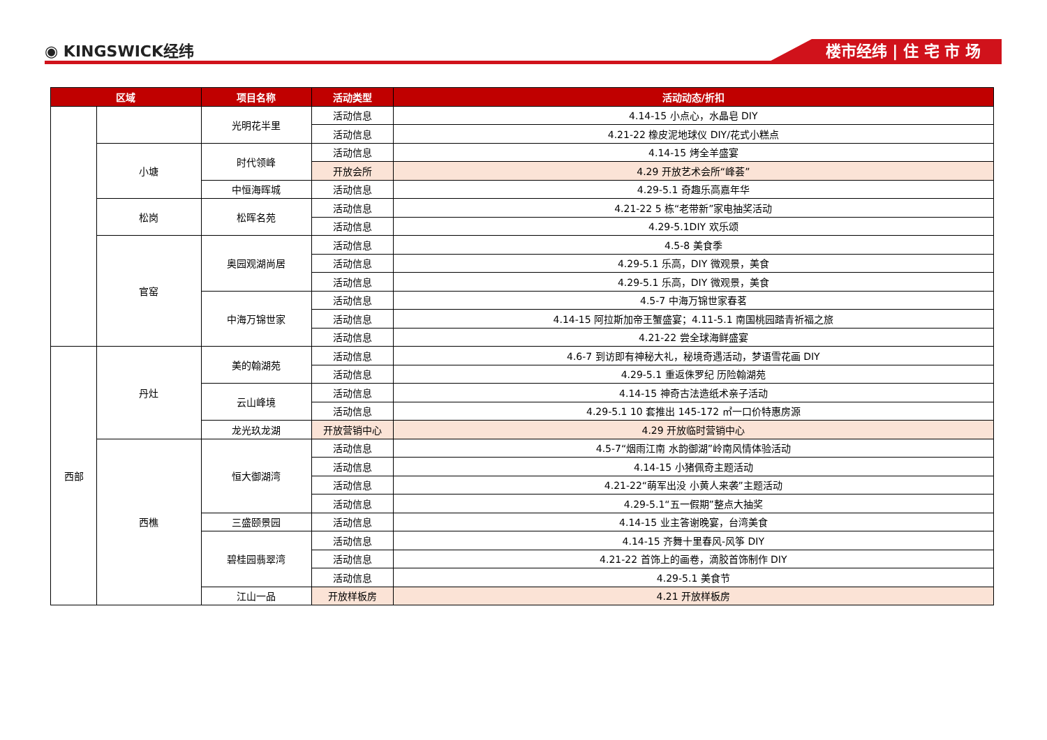◉ KINGSWICK经纬 楼市经纬 | 住 宅 市 场
| 区域 | | 项目名称 | 活动类型 | 活动动态/折扣 |
| --- | --- | --- | --- | --- |
| | | 光明花半里 | 活动信息 | 4.14-15 小点心，水晶皂 DIY |
| | | | 活动信息 | 4.21-22 橡皮泥地球仪 DIY/花式小糕点 |
| | 小塘 | 时代领峰 | 活动信息 | 4.14-15 烤全羊盛宴 |
| | | | 开放会所 | 4.29 开放艺术会所“峰荟” |
| | | 中恒海晖城 | 活动信息 | 4.29-5.1 奇趣乐高嘉年华 |
| | 松岗 | 松晖名苑 | 活动信息 | 4.21-22 5 栋“老带新”家电抽奖活动 |
| | | | 活动信息 | 4.29-5.1DIY 欢乐颂 |
| | 官窑 | 奥园观湖尚居 | 活动信息 | 4.5-8 美食季 |
| | | | 活动信息 | 4.29-5.1 乐高，DIY 微观景，美食 |
| | | | 活动信息 | 4.29-5.1 乐高，DIY 微观景，美食 |
| | | 中海万锦世家 | 活动信息 | 4.5-7 中海万锦世家春茗 |
| | | | 活动信息 | 4.14-15 阿拉斯加帝王蟹盛宴；4.11-5.1 南国桃园踏青祈福之旅 |
| | | | 活动信息 | 4.21-22 尝全球海鲜盛宴 |
| 西部 | 丹灶 | 美的翰湖苑 | 活动信息 | 4.6-7 到访即有神秘大礼，秘境奇遇活动，梦语雪花画 DIY |
| | | | 活动信息 | 4.29-5.1 重返侏罗纪 历险翰湖苑 |
| | | 云山峰境 | 活动信息 | 4.14-15 神奇古法造纸术亲子活动 |
| | | | 活动信息 | 4.29-5.1 10 套推出 145-172 ㎡一口价特惠房源 |
| | | 龙光玖龙湖 | 开放营销中心 | 4.29 开放临时营销中心 |
| | 西樵 | 恒大御湖湾 | 活动信息 | 4.5-7“烟雨江南 水韵御湖”岭南风情体验活动 |
| | | | 活动信息 | 4.14-15 小猪佩奇主题活动 |
| | | | 活动信息 | 4.21-22“萌军出没 小黄人来袭”主题活动 |
| | | | 活动信息 | 4.29-5.1“五一假期”整点大抽奖 |
| | | 三盛颐景园 | 活动信息 | 4.14-15 业主答谢晚宴，台湾美食 |
| | | 碧桂园翡翠湾 | 活动信息 | 4.14-15 齐舞十里春风-风筝 DIY |
| | | | 活动信息 | 4.21-22 首饰上的画卷，滴胶首饰制作 DIY |
| | | | 活动信息 | 4.29-5.1 美食节 |
| | | 江山一品 | 开放样板房 | 4.21 开放样板房 |